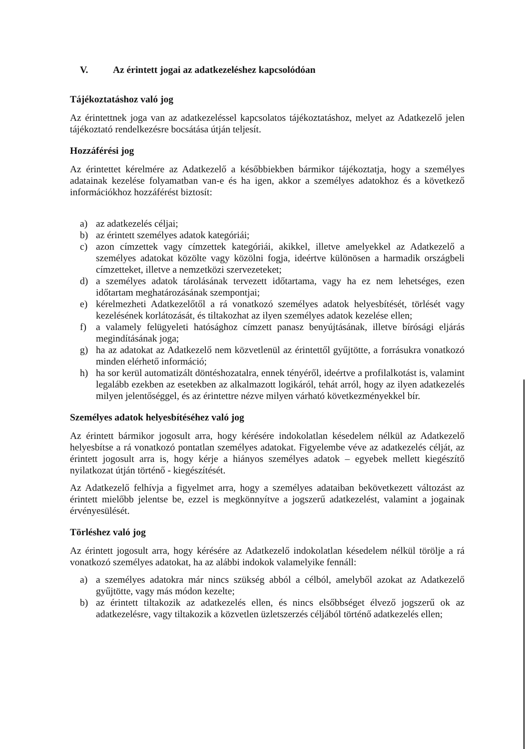V. Az érintett jogai az adatkezeléshez kapcsolódóan
Tájékoztatáshoz való jog
Az érintettnek joga van az adatkezeléssel kapcsolatos tájékoztatáshoz, melyet az Adatkezelő jelen tájékoztató rendelkezésre bocsátása útján teljesít.
Hozzáférési jog
Az érintettet kérelmére az Adatkezelő a későbbiekben bármikor tájékoztatja, hogy a személyes adatainak kezelése folyamatban van-e és ha igen, akkor a személyes adatokhoz és a következő információkhoz hozzáférést biztosít:
a) az adatkezelés céljai;
b) az érintett személyes adatok kategóriái;
c) azon címzettek vagy címzettek kategóriái, akikkel, illetve amelyekkel az Adatkezelő a személyes adatokat közölte vagy közölni fogja, ideértve különösen a harmadik országbeli címzetteket, illetve a nemzetközi szervezeteket;
d) a személyes adatok tárolásának tervezett időtartama, vagy ha ez nem lehetséges, ezen időtartam meghatározásának szempontjai;
e) kérelmezheti Adatkezelőtől a rá vonatkozó személyes adatok helyesbítését, törlését vagy kezelésének korlátozását, és tiltakozhat az ilyen személyes adatok kezelése ellen;
f) a valamely felügyeleti hatósághoz címzett panasz benyújtásának, illetve bírósági eljárás megindításának joga;
g) ha az adatokat az Adatkezelő nem közvetlenül az érintettől gyűjtötte, a forrásukra vonatkozó minden elérhető információ;
h) ha sor kerül automatizált döntéshozatalra, ennek tényéről, ideértve a profilalkotást is, valamint legalább ezekben az esetekben az alkalmazott logikáról, tehát arról, hogy az ilyen adatkezelés milyen jelentőséggel, és az érintettre nézve milyen várható következményekkel bír.
Személyes adatok helyesbítéséhez való jog
Az érintett bármikor jogosult arra, hogy kérésére indokolatlan késedelem nélkül az Adatkezelő helyesbítse a rá vonatkozó pontatlan személyes adatokat. Figyelembe véve az adatkezelés célját, az érintett jogosult arra is, hogy kérje a hiányos személyes adatok – egyebek mellett kiegészítő nyilatkozat útján történő - kiegészítését.
Az Adatkezelő felhívja a figyelmet arra, hogy a személyes adataiban bekövetkezett változást az érintett mielőbb jelentse be, ezzel is megkönnyítve a jogszerű adatkezelést, valamint a jogainak érvényesülését.
Törléshez való jog
Az érintett jogosult arra, hogy kérésére az Adatkezelő indokolatlan késedelem nélkül törölje a rá vonatkozó személyes adatokat, ha az alábbi indokok valamelyike fennáll:
a) a személyes adatokra már nincs szükség abból a célból, amelyből azokat az Adatkezelő gyűjtötte, vagy más módon kezelte;
b) az érintett tiltakozik az adatkezelés ellen, és nincs elsőbbséget élvező jogszerű ok az adatkezelésre, vagy tiltakozik a közvetlen üzletszerzés céljából történő adatkezelés ellen;